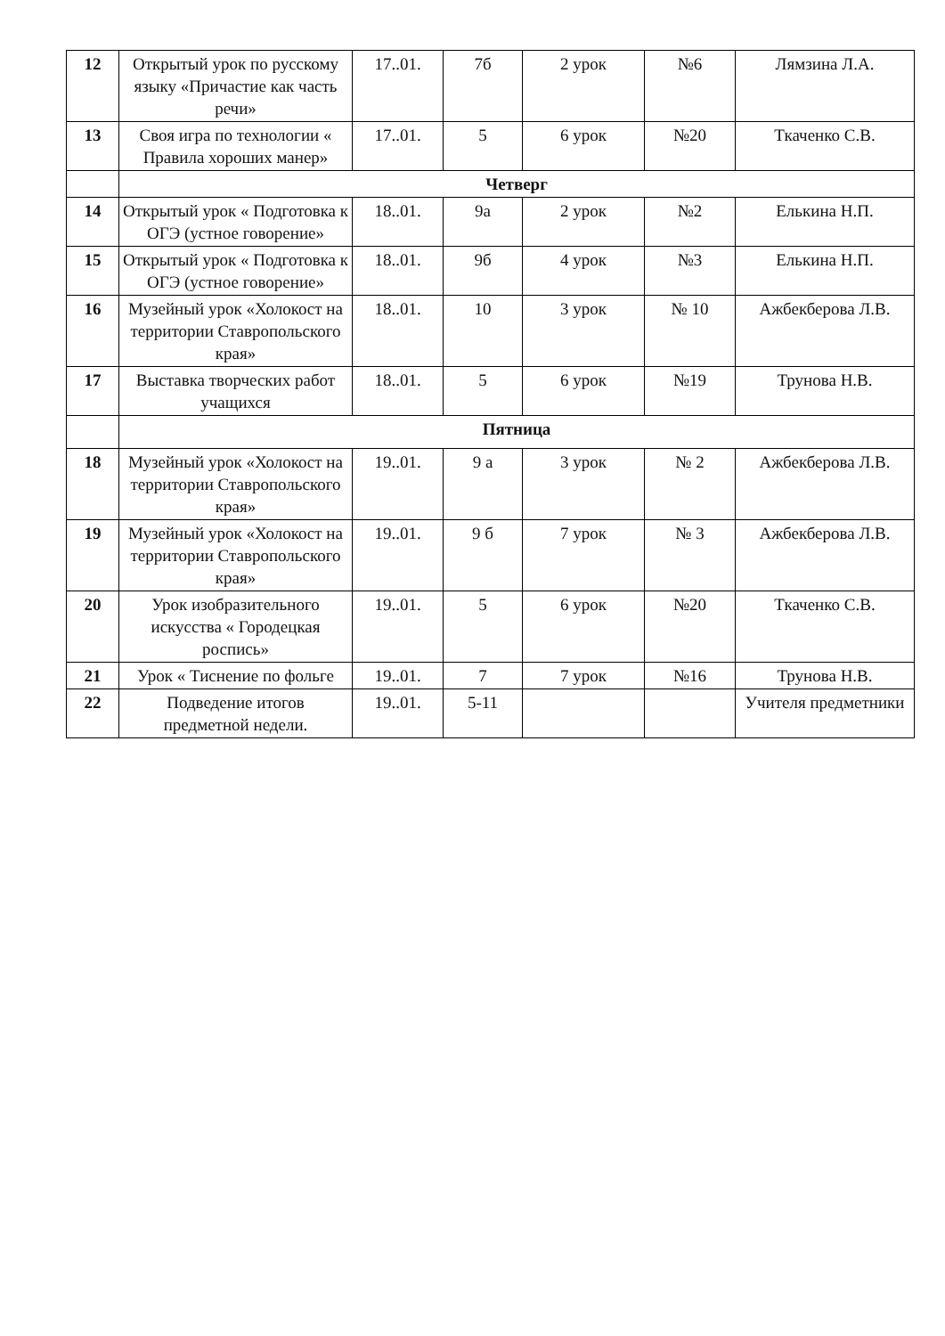| 12 | Открытый урок по русскому языку «Причастие как часть речи» | 17..01. | 7б | 2 урок | №6 | Лямзина Л.А. |
| 13 | Своя игра по технологии « Правила хороших манер» | 17..01. | 5 | 6 урок | №20 | Ткаченко С.В. |
| | Четверг | | | | | |
| 14 | Открытый урок « Подготовка к ОГЭ (устное говорение» | 18..01. | 9а | 2 урок | №2 | Елькина Н.П. |
| 15 | Открытый урок « Подготовка к ОГЭ (устное говорение» | 18..01. | 9б | 4 урок | №3 | Елькина Н.П. |
| 16 | Музейный урок «Холокост на территории Ставропольского края» | 18..01. | 10 | 3 урок | № 10 | Ажбекберова Л.В. |
| 17 | Выставка творческих работ учащихся | 18..01. | 5 | 6 урок | №19 | Трунова Н.В. |
| | Пятница | | | | | |
| 18 | Музейный урок «Холокост на территории Ставропольского края» | 19..01. | 9 а | 3 урок | № 2 | Ажбекберова Л.В. |
| 19 | Музейный урок «Холокост на территории Ставропольского края» | 19..01. | 9 б | 7 урок | № 3 | Ажбекберова Л.В. |
| 20 | Урок изобразительного искусства « Городецкая роспись» | 19..01. | 5 | 6 урок | №20 | Ткаченко С.В. |
| 21 | Урок « Тиснение по фольге | 19..01. | 7 | 7 урок | №16 | Трунова Н.В. |
| 22 | Подведение итогов предметной недели. | 19..01. | 5-11 | | | Учителя предметники |